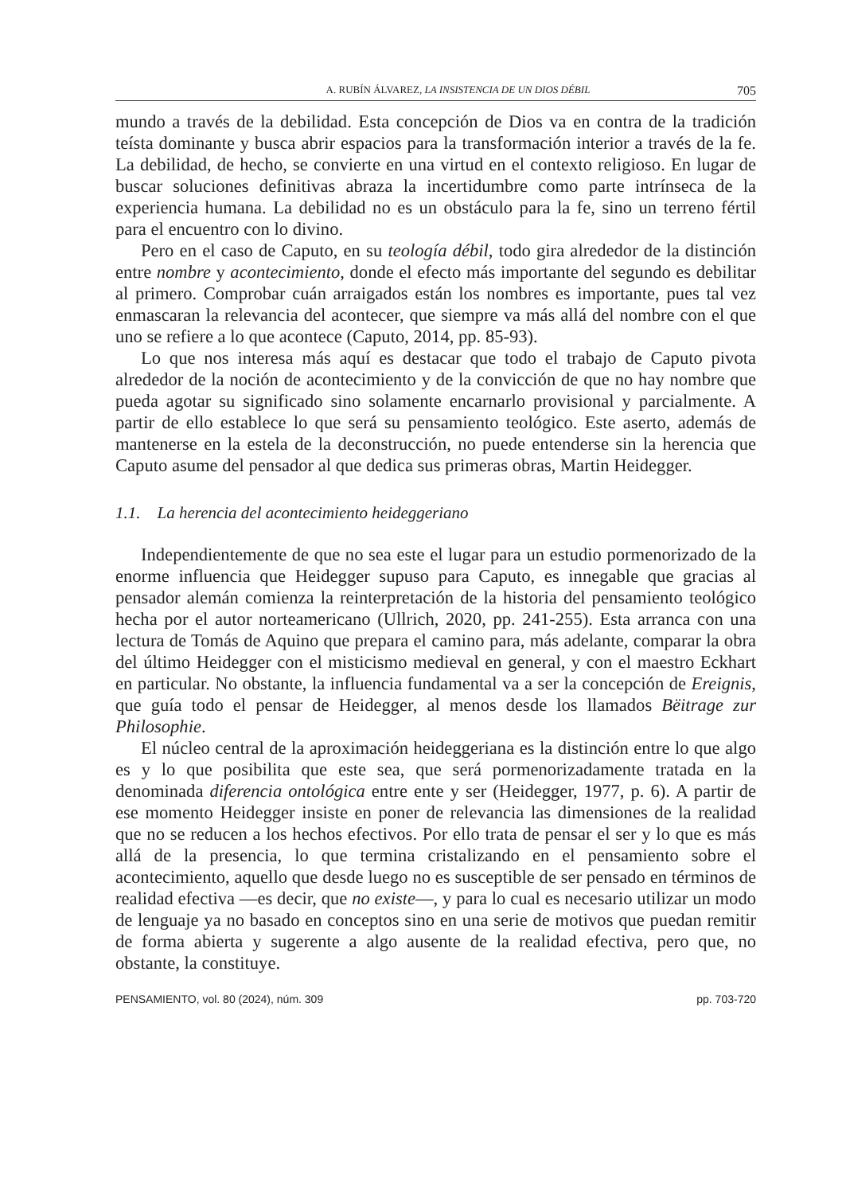A. RUBÍN ÁLVAREZ, LA INSISTENCIA DE UN DIOS DÉBIL 705
mundo a través de la debilidad. Esta concepción de Dios va en contra de la tradición teísta dominante y busca abrir espacios para la transformación interior a través de la fe. La debilidad, de hecho, se convierte en una virtud en el contexto religioso. En lugar de buscar soluciones definitivas abraza la incertidumbre como parte intrínseca de la experiencia humana. La debilidad no es un obstáculo para la fe, sino un terreno fértil para el encuentro con lo divino.
Pero en el caso de Caputo, en su teología débil, todo gira alrededor de la distinción entre nombre y acontecimiento, donde el efecto más importante del segundo es debilitar al primero. Comprobar cuán arraigados están los nombres es importante, pues tal vez enmascaran la relevancia del acontecer, que siempre va más allá del nombre con el que uno se refiere a lo que acontece (Caputo, 2014, pp. 85-93).
Lo que nos interesa más aquí es destacar que todo el trabajo de Caputo pivota alrededor de la noción de acontecimiento y de la convicción de que no hay nombre que pueda agotar su significado sino solamente encarnarlo provisional y parcialmente. A partir de ello establece lo que será su pensamiento teológico. Este aserto, además de mantenerse en la estela de la deconstrucción, no puede entenderse sin la herencia que Caputo asume del pensador al que dedica sus primeras obras, Martin Heidegger.
1.1. La herencia del acontecimiento heideggeriano
Independientemente de que no sea este el lugar para un estudio pormenorizado de la enorme influencia que Heidegger supuso para Caputo, es innegable que gracias al pensador alemán comienza la reinterpretación de la historia del pensamiento teológico hecha por el autor norteamericano (Ullrich, 2020, pp. 241-255). Esta arranca con una lectura de Tomás de Aquino que prepara el camino para, más adelante, comparar la obra del último Heidegger con el misticismo medieval en general, y con el maestro Eckhart en particular. No obstante, la influencia fundamental va a ser la concepción de Ereignis, que guía todo el pensar de Heidegger, al menos desde los llamados Bëitrage zur Philosophie.
El núcleo central de la aproximación heideggeriana es la distinción entre lo que algo es y lo que posibilita que este sea, que será pormenorizadamente tratada en la denominada diferencia ontológica entre ente y ser (Heidegger, 1977, p. 6). A partir de ese momento Heidegger insiste en poner de relevancia las dimensiones de la realidad que no se reducen a los hechos efectivos. Por ello trata de pensar el ser y lo que es más allá de la presencia, lo que termina cristalizando en el pensamiento sobre el acontecimiento, aquello que desde luego no es susceptible de ser pensado en términos de realidad efectiva —es decir, que no existe—, y para lo cual es necesario utilizar un modo de lenguaje ya no basado en conceptos sino en una serie de motivos que puedan remitir de forma abierta y sugerente a algo ausente de la realidad efectiva, pero que, no obstante, la constituye.
PENSAMIENTO, vol. 80 (2024), núm. 309 pp. 703-720